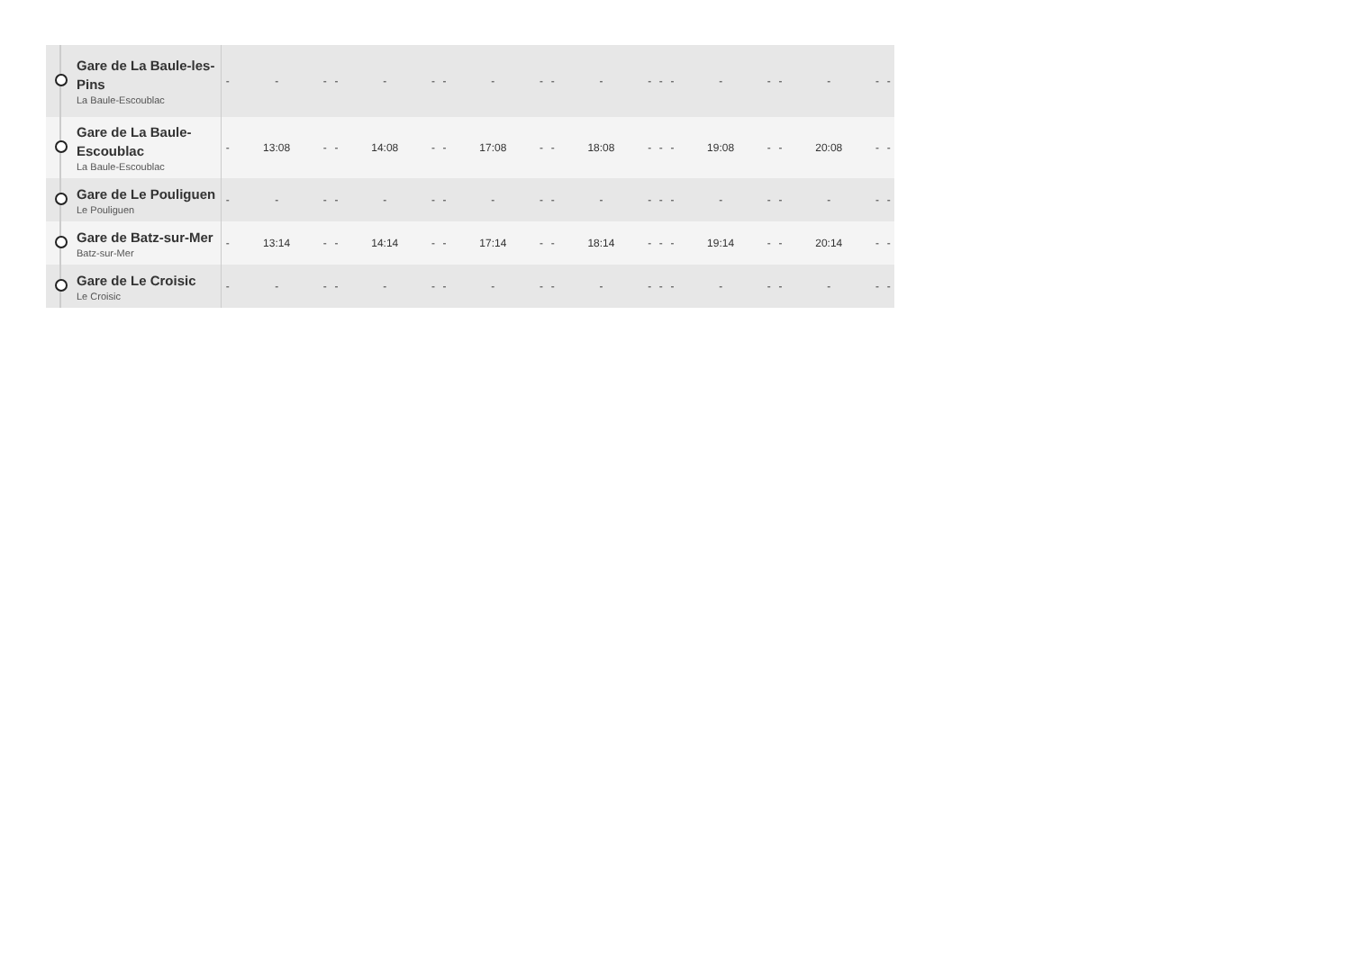| | Gare de La Baule-les-Pins La Baule-Escoublac | - | - | - | - | - | - | - | - | - | - | - | - | - | - | - | - | - | - | - | - |
| | Gare de La Baule-Escoublac La Baule-Escoublac | - | 13:08 | - | - | 14:08 | - | - | 17:08 | - | - | 18:08 | - | - | - | 19:08 | - | - | 20:08 | - | - |
| | Gare de Le Pouliguen Le Pouliguen | - | - | - | - | - | - | - | - | - | - | - | - | - | - | - | - | - | - | - | - |
| | Gare de Batz-sur-Mer Batz-sur-Mer | - | 13:14 | - | - | 14:14 | - | - | 17:14 | - | - | 18:14 | - | - | - | 19:14 | - | - | 20:14 | - | - |
| | Gare de Le Croisic Le Croisic | - | - | - | - | - | - | - | - | - | - | - | - | - | - | - | - | - | - | - | - |